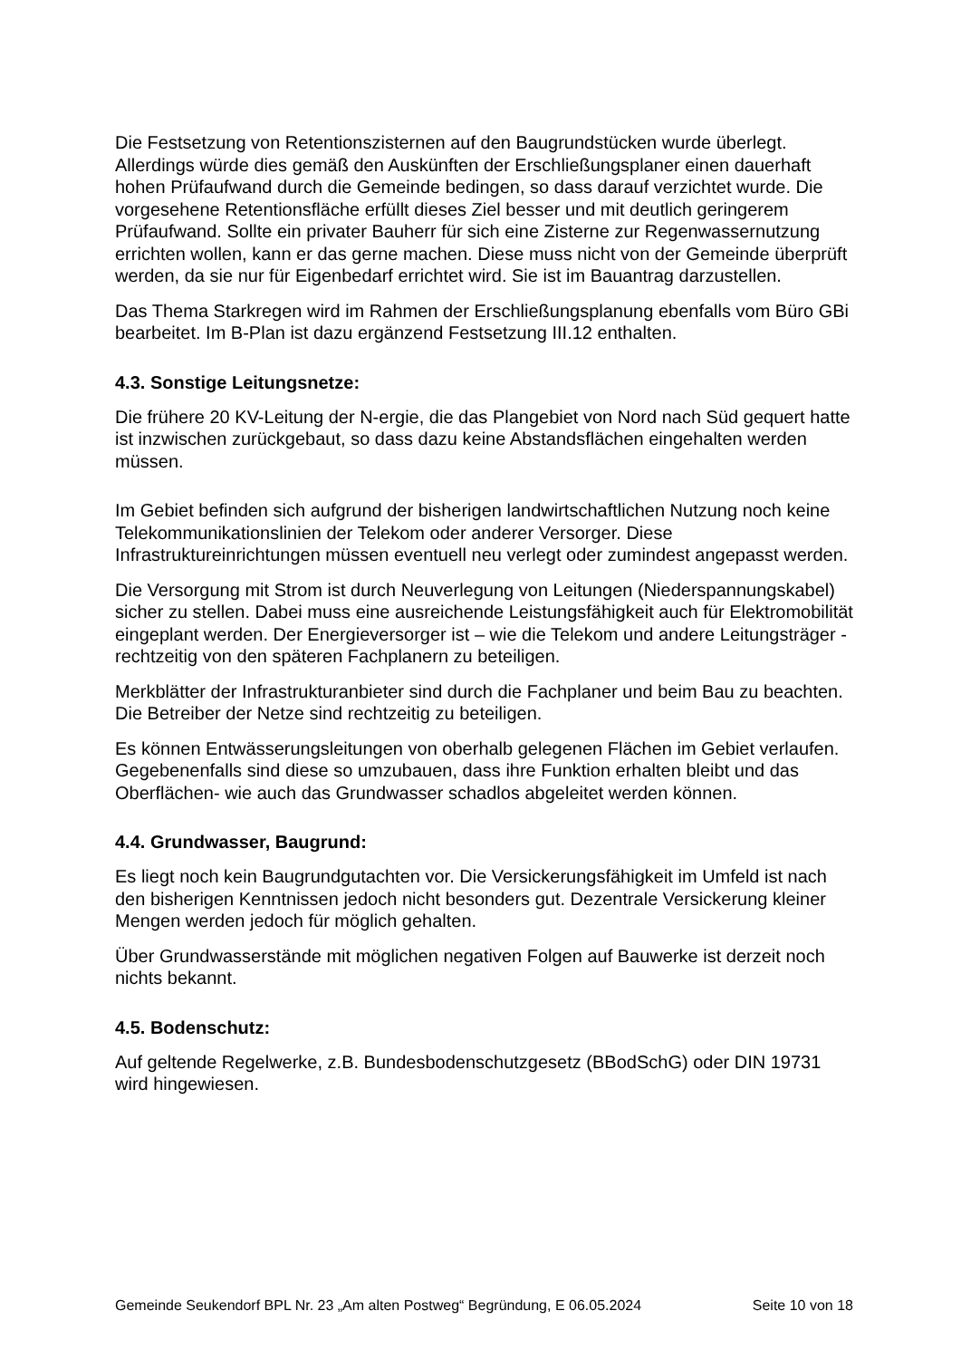Die Festsetzung von Retentionszisternen auf den Baugrundstücken wurde überlegt. Allerdings würde dies gemäß den Auskünften der Erschließungsplaner einen dauerhaft hohen Prüfaufwand durch die Gemeinde bedingen, so dass darauf verzichtet wurde. Die vorgesehene Retentionsfläche erfüllt dieses Ziel besser und mit deutlich geringerem Prüfaufwand. Sollte ein privater Bauherr für sich eine Zisterne zur Regenwassernutzung errichten wollen, kann er das gerne machen. Diese muss nicht von der Gemeinde überprüft werden, da sie nur für Eigenbedarf errichtet wird. Sie ist im Bauantrag darzustellen.
Das Thema Starkregen wird im Rahmen der Erschließungsplanung ebenfalls vom Büro GBi bearbeitet. Im B-Plan ist dazu ergänzend Festsetzung III.12 enthalten.
4.3. Sonstige Leitungsnetze:
Die frühere 20 KV-Leitung der N-ergie, die das Plangebiet von Nord nach Süd gequert hatte ist inzwischen zurückgebaut, so dass dazu keine Abstandsflächen eingehalten werden müssen.
Im Gebiet befinden sich aufgrund der bisherigen landwirtschaftlichen Nutzung noch keine Telekommunikationslinien der Telekom oder anderer Versorger. Diese Infrastruktureinrichtungen müssen eventuell neu verlegt oder zumindest angepasst werden.
Die Versorgung mit Strom ist durch Neuverlegung von Leitungen (Niederspannungskabel) sicher zu stellen. Dabei muss eine ausreichende Leistungsfähigkeit auch für Elektromobilität eingeplant werden. Der Energieversorger ist – wie die Telekom und andere Leitungsträger - rechtzeitig von den späteren Fachplanern zu beteiligen.
Merkblätter der Infrastrukturanbieter sind durch die Fachplaner und beim Bau zu beachten. Die Betreiber der Netze sind rechtzeitig zu beteiligen.
Es können Entwässerungsleitungen von oberhalb gelegenen Flächen im Gebiet verlaufen. Gegebenenfalls sind diese so umzubauen, dass ihre Funktion erhalten bleibt und das Oberflächen- wie auch das Grundwasser schadlos abgeleitet werden können.
4.4. Grundwasser, Baugrund:
Es liegt noch kein Baugrundgutachten vor. Die Versickerungsfähigkeit im Umfeld ist nach den bisherigen Kenntnissen jedoch nicht besonders gut. Dezentrale Versickerung kleiner Mengen werden jedoch für möglich gehalten.
Über Grundwasserstände mit möglichen negativen Folgen auf Bauwerke ist derzeit noch nichts bekannt.
4.5. Bodenschutz:
Auf geltende Regelwerke, z.B. Bundesbodenschutzgesetz (BBodSchG) oder DIN 19731 wird hingewiesen.
Gemeinde Seukendorf BPL Nr. 23 „Am alten Postweg“ Begründung, E 06.05.2024 Seite 10 von 18